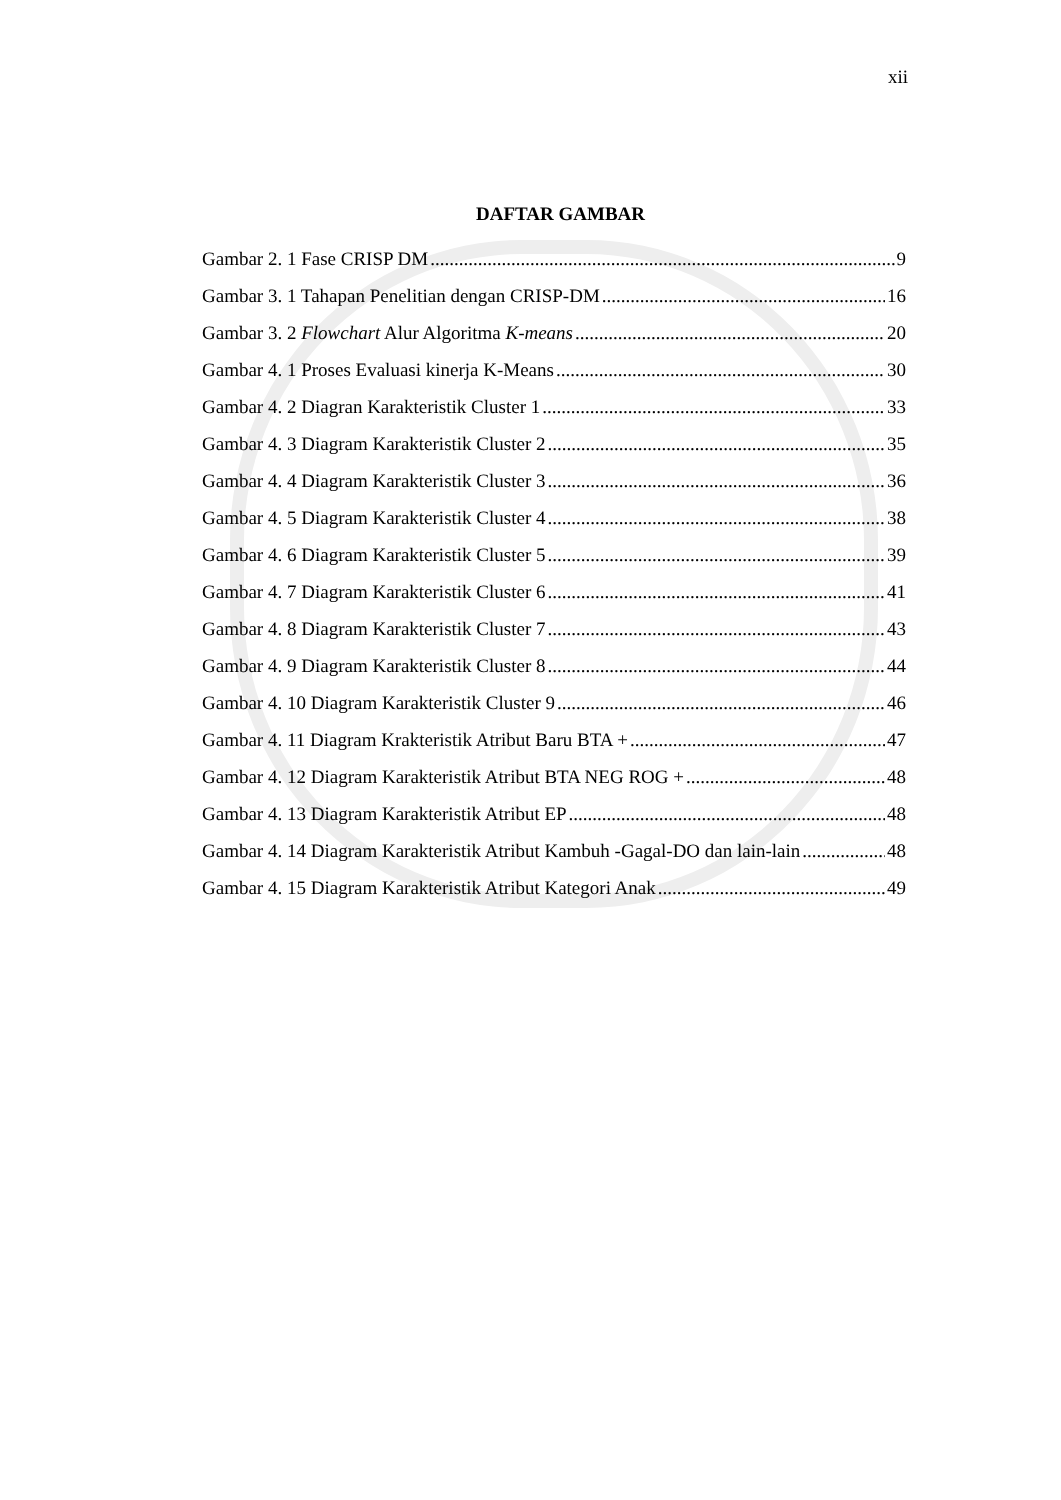xii
DAFTAR GAMBAR
Gambar 2. 1 Fase CRISP DM 9
Gambar 3. 1 Tahapan Penelitian dengan CRISP-DM 16
Gambar 3. 2 Flowchart Alur Algoritma K-means 20
Gambar 4. 1 Proses Evaluasi kinerja K-Means 30
Gambar 4. 2 Diagran Karakteristik Cluster 1 33
Gambar 4. 3 Diagram Karakteristik Cluster 2 35
Gambar 4. 4 Diagram Karakteristik Cluster 3 36
Gambar 4. 5 Diagram Karakteristik Cluster 4 38
Gambar 4. 6 Diagram Karakteristik Cluster 5 39
Gambar 4. 7 Diagram Karakteristik Cluster 6 41
Gambar 4. 8 Diagram Karakteristik Cluster 7 43
Gambar 4. 9 Diagram Karakteristik Cluster 8 44
Gambar 4. 10 Diagram Karakteristik Cluster 9 46
Gambar 4. 11 Diagram Krakteristik Atribut Baru BTA + 47
Gambar 4. 12 Diagram Karakteristik Atribut BTA NEG ROG + 48
Gambar 4. 13 Diagram Karakteristik Atribut EP 48
Gambar 4. 14 Diagram Karakteristik Atribut Kambuh -Gagal-DO dan lain-lain 48
Gambar 4. 15 Diagram Karakteristik Atribut Kategori Anak 49